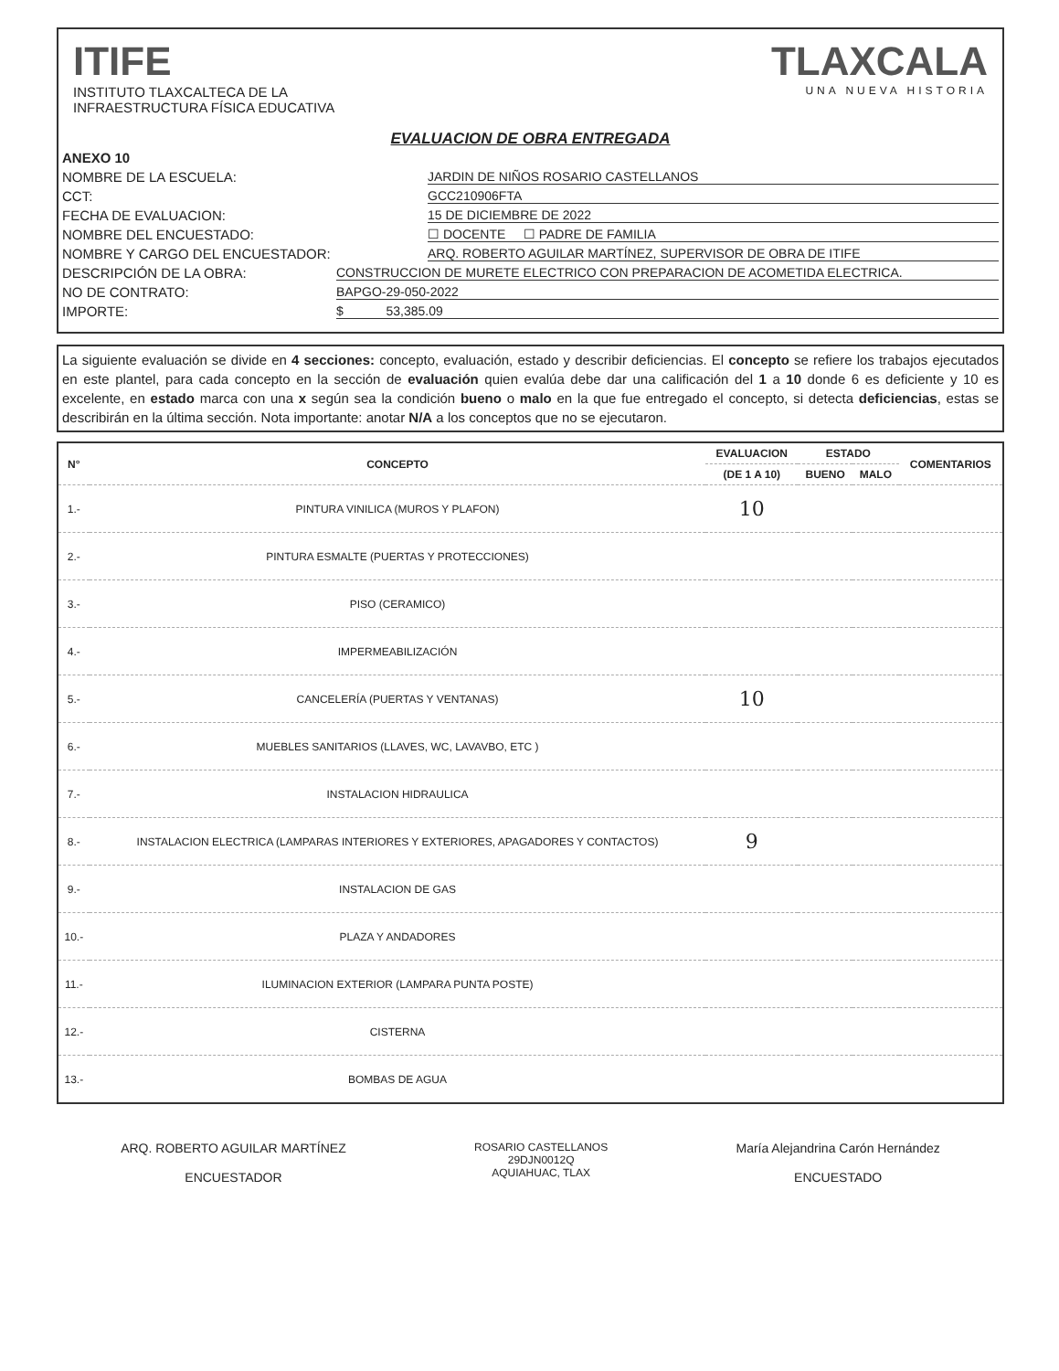ITIFE
INSTITUTO TLAXCALTECA DE LA
INFRAESTRUCTURA FÍSICA EDUCATIVA
TLAXCALA
UNA NUEVA HISTORIA
EVALUACION DE OBRA ENTREGADA
ANEXO 10
NOMBRE DE LA ESCUELA: JARDIN DE NIÑOS ROSARIO CASTELLANOS
CCT: GCC210906FTA
FECHA DE EVALUACION: 15 DE DICIEMBRE DE 2022
NOMBRE DEL ENCUESTADO: ☐ DOCENTE ☐ PADRE DE FAMILIA
NOMBRE Y CARGO DEL ENCUESTADOR: ARQ. ROBERTO AGUILAR MARTÍNEZ, SUPERVISOR DE OBRA DE ITIFE
DESCRIPCIÓN DE LA OBRA: CONSTRUCCION DE MURETE ELECTRICO CON PREPARACION DE ACOMETIDA ELECTRICA.
NO DE CONTRATO: BAPGO-29-050-2022
IMPORTE: $ 53,385.09
La siguiente evaluación se divide en 4 secciones: concepto, evaluación, estado y describir deficiencias. El concepto se refiere los trabajos ejecutados en este plantel, para cada concepto en la sección de evaluación quien evalúa debe dar una calificación del 1 a 10 donde 6 es deficiente y 10 es excelente, en estado marca con una x según sea la condición bueno o malo en la que fue entregado el concepto, si detecta deficiencias, estas se describirán en la última sección. Nota importante: anotar N/A a los conceptos que no se ejecutaron.
| N° | CONCEPTO | EVALUACION | ESTADO | | COMENTARIOS |
| --- | --- | --- | --- | --- | --- |
| | | (DE 1 A 10) | BUENO | MALO | |
| 1.- | PINTURA VINILICA (MUROS Y PLAFON) | 10 | | | |
| 2.- | PINTURA ESMALTE (PUERTAS Y PROTECCIONES) | | | | |
| 3.- | PISO (CERAMICO) | | | | |
| 4.- | IMPERMEABILIZACIÓN | | | | |
| 5.- | CANCELERÍA (PUERTAS Y VENTANAS) | 10 | | | |
| 6.- | MUEBLES SANITARIOS (LLAVES, WC, LAVAVBO, ETC ) | | | | |
| 7.- | INSTALACION HIDRAULICA | | | | |
| 8.- | INSTALACION ELECTRICA (LAMPARAS INTERIORES Y EXTERIORES, APAGADORES Y CONTACTOS) | 9 | | | |
| 9.- | INSTALACION DE GAS | | | | |
| 10.- | PLAZA Y ANDADORES | | | | |
| 11.- | ILUMINACION EXTERIOR (LAMPARA PUNTA POSTE) | | | | |
| 12.- | CISTERNA | | | | |
| 13.- | BOMBAS DE AGUA | | | | |
ARQ. ROBERTO AGUILAR MARTÍNEZ
ENCUESTADOR
ROSARIO CASTELLANOS
29DJN0012Q
AQUIAHUAC, TLAX
María Alejandrina Carón Hernández
ENCUESTADO